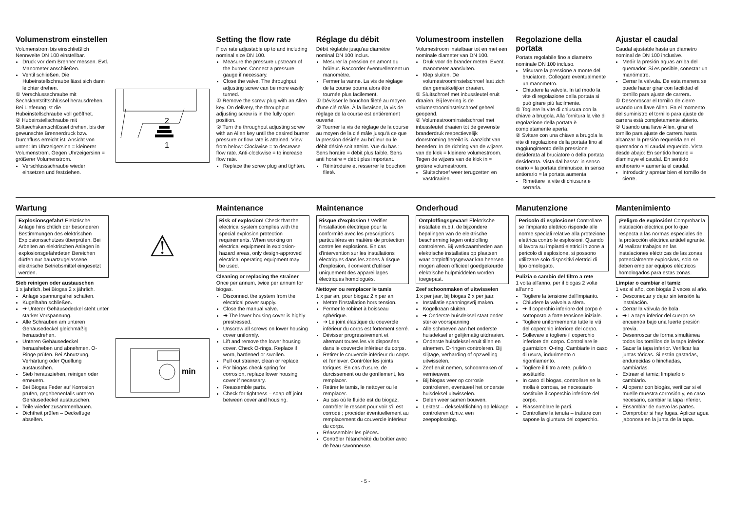Volumenstrom einstellen
Volumenstrom bis einschließlich Nennweite DN 100 einstellbar.
Druck vor dem Brenner messen. Evtl. Manometer anschließen.
Ventil schließen. Die Hubeinstellschraube lässt sich dann leichter drehen.
① Verschlussschraube mit Sechskantstiftschlüssel herausdrehen. Bei Lieferung ist die Hubeinstellschraube voll geöffnet.
② Hubeinstellschraube mit Stiftsechskantschlüssel drehen, bis der gewünschte Brennerdruck bzw. Durchfluss erreicht ist. Ansicht von unten: Im Uhrzeigersinn = kleinerer Volumenstrom. Gegen Uhrzeigersinn = größerer Volumenstrom.
Verschlussschraube wieder einsetzen und festziehen.
2
1
Setting the flow rate
Flow rate adjustable up to and including nominal size DN 100.
Measure the pressure upstream of the burner. Connect a pressure gauge if necessary.
Close the valve. The throughput adjusting screw can be more easily turned.
① Remove the screw plug with an Allen key. On delivery, the throughput adjusting screw is in the fully open position.
② Turn the throughput adjusting screw with an Allen key until the desired burner pressure or flow rate is attained. View from below: Clockwise = to decrease flow rate. Anti-clockwise = to increase flow rate.
Replace the screw plug and tighten.
Réglage du débit
Débit réglable jusqu'au diamètre nominal DN 100 inclus.
Mesurer la pression en amont du brûleur. Raccorder éventuellement un manomètre.
Fermer la vanne. La vis de réglage de la course pourra alors être tournée plus facilement.
① Dévisser le bouchon fileté au moyen d'une clé mâle. À la livraison, la vis de réglage de la course est entièrement ouverte.
② Tourner la vis de réglage de la course au moyen de la clé mâle jusqu'à ce que la pression désirée au brûleur ou le débit désiré soit atteint. Vue du bas : Sens horaire = débit plus faible. Sens anti horaire = débit plus important.
Réintroduire et resserrer le bouchon fileté.
Volumestroom instellen
Volumestroom instelbaar tot en met een nominale diameter van DN 100.
Druk voor de brander meten. Event. manometer aansluiten.
Klep sluiten. De volumestroominstelschroef laat zich dan gemakkelijker draaien.
① Sluitschroef met inbussleutel eruit draaien. Bij levering is de volumestroominstelschroef geheel geopend.
② Volumestroominstelschroef met inbussleutel draaien tot de gewenste branderdruk respectievelijk doorstroming bereikt is. Aanzicht van beneden: In de richting van de wijzers van de klok = kleinere volumestroom. Tegen de wijzers van de klok in = grotere volumestroom.
Sluitschroef weer terugzetten en vastdraaien.
Regolazione della portata
Portata regolabile fino a diametro nominale DN 100 incluso.
Misurare la pressione a monte del bruciatore. Collegare eventualmente un manometro.
Chiudere la valvola. In tal modo la vite di regolazione della portata si può girare più facilmente.
① Togliere la vite di chiusura con la chiave a brugola. Alla fornitura la vite di regolazione della portata è completamente aperta.
② Svitare con una chiave a brugola la vite di regolazione della portata fino al raggiungimento della pressione desiderata al bruciatore o della portata desiderata. Vista dal basso: in senso orario = la portata diminuisce, in senso antiorario = la portata aumenta.
Rimettere la vite di chiusura e serrarla.
Ajustar el caudal
Caudal ajustable hasta un diámetro nominal de DN 100 inclusive.
Medir la presión aguas arriba del quemador. Si es posible, conectar un manómetro.
Cerrar la válvula. De esta manera se puede hacer girar con facilidad el tornillo para ajuste de carrera.
① Desenroscar el tornillo de cierre usando una llave Allen. En el momento del suministro el tornillo para ajuste de carrera está completamente abierto.
② Usando una llave Allen, girar el tornillo para ajuste de carrera hasta alcanzar la presión requerida en el quemador o el caudal requerido. Vista desde abajo: En sentido horario = disminuye el caudal. En sentido antihorario = aumenta el caudal.
Introducir y apretar bien el tornillo de cierre.
Wartung
Explosionsgefahr! Elektrische Anlage hinsichtlich der besonderen Bestimmungen des elektrischen Explosionsschutzes überprüfen. Bei Arbeiten an elektrischen Anlagen in explosionsgefährdeten Bereichen dürfen nur bauartzugelassene elektrische Betriebsmittel eingesetzt werden.
Sieb reinigen oder austauschen
1 x jährlich, bei Biogas 2 x jährlich.
Anlage spannungsfrei schalten.
Kugelhahn schließen.
➔ Unterer Gehäusedeckel steht unter starker Vorspannung.
Alle Schrauben am unteren Gehäusedeckel gleichmäßig herausdrehen.
Unteren Gehäusedeckel herausheben und abnehmen. O-Ringe prüfen. Bei Abnutzung, Verhärtung oder Quellung austauschen.
Sieb herausziehen, reinigen oder erneuern.
Bei Biogas Feder auf Korrosion prüfen, gegebenenfalls unteren Gehäusedeckel austauschen.
Teile wieder zusammenbauen.
Dichtheit prüfen – Deckelfuge abseifen.
⚠
min
Maintenance
Risk of explosion! Check that the electrical system complies with the special explosion protection requirements. When working on electrical equipment in explosion-hazard areas, only design-approved electrical operating equipment may be used.
Cleaning or replacing the strainer
Once per annum, twice per annum for biogas.
Disconnect the system from the electrical power supply.
Close the manual valve.
➔ The lower housing cover is highly prestressed.
Unscrew all screws on lower housing cover uniformly.
Lift and remove the lower housing cover. Check O-rings. Replace if worn, hardened or swollen.
Pull out strainer, clean or replace.
For biogas check spring for corrosion, replace lower housing cover if necessary.
Reassemble parts.
Check for tightness – soap off joint between cover and housing.
Maintenance
Risque d'explosion ! Vérifier l'installation électrique pour la conformité avec les prescriptions particulières en matière de protection contre les explosions. En cas d'intervention sur les installations électriques dans les zones à risque d'explosion, il convient d'utiliser uniquement des appareillages électriques homologués.
Nettoyer ou remplacer le tamis
1 x par an, pour biogaz 2 x par an.
Mettre l'installation hors tension.
Fermer le robinet à boisseau sphérique.
➔ Le joint élastique du couvercle inférieur du corps est fortement serré.
Dévisser progressivement et alternant toutes les vis disposées dans le couvercle inférieur du corps.
Retirer le couvercle inférieur du corps et l'enlever. Contrôler les joints toriques. En cas d'usure, de durcissement ou de gonflement, les remplacer.
Retirer le tamis, le nettoyer ou le remplacer.
Au cas où le fluide est du biogaz, contrôler le ressort pour voir s'il est corrodé ; procéder éventuellement au remplacement du couvercle inférieur du corps.
Réassembler les pièces.
Contrôler l'étanchéité du boîtier avec de l'eau savonneuse.
Onderhoud
Ontploffingsgevaar! Elektrische installatie m.b.t. de bijzondere bepalingen van de elektrische bescherming tegen ontploffing controleren. Bij werkzaamheden aan elektrische installaties op plaatsen waar ontploffingsgevaar kan heersen mogen alleen officieel goedgekeurde elektrische hulpmiddelen worden toegepast.
Zeef schoonmaken of uitwisselen
1 x per jaar, bij biogas 2 x per jaar.
Installatie spanningsvrij maken.
Kogelkraan sluiten.
➔ Onderste huisdeksel staat onder sterke voorspanning.
Alle schroeven aan het onderste huisdeksel er gelijkmatig uitdraaien.
Onderste huisdeksel eruit tillen en afnemen. O-ringen controleren. Bij slijtage, verharding of opzwelling uitwisselen.
Zeef eruit nemen, schoonmaken of vernieuwen.
Bij biogas veer op corrosie controleren, eventueel het onderste huisdeksel uitwisselen.
Delen weer samen bouwen.
Lektest – dekselafdichting op lekkage controleren d.m.v. een zeepoplossing.
Manutenzione
Pericolo di esplosione! Controllare se l'impianto elettrico risponde alle norme speciali relative alla protezione elettrica contro le esplosioni. Quando si lavora su impianti elettrici in zone a pericolo di esplosione, si possono utilizzare solo dispositivi elettrici di tipo omologato.
Pulizia o cambio del filtro a rete
1 volta all'anno, per il biogas 2 volte all'anno
Togliere la tensione dall'impianto.
Chiudere la valvola a sfera.
➔ Il coperchio inferiore del corpo è sottoposto a forte tensione iniziale.
Togliere uniformemente tutte le viti del coperchio inferiore del corpo.
Sollevare e togliere il coperchio inferiore del corpo. Controllare le guarnizioni O-ring. Cambiarle in caso di usura, indurimento o rigonfiamento.
Togliere il filtro a rete, pulirlo o sostituirlo.
In caso di biogas, controllare se la molla è corrosa, se necessario sostituire il coperchio inferiore del corpo.
Riassemblare le parti.
Controllare la tenuta – trattare con sapone la giuntura del coperchio.
Mantenimiento
¡Peligro de explosión! Comprobar la instalación eléctrica por lo que respecta a las normas especiales de la protección eléctrica antideflagrante. Al realizar trabajos en las instalaciones eléctricas de las zonas potencialmente explosivas, solo se deben emplear equipos eléctricos homologados para estas zonas.
Limpiar o cambiar el tamiz
1 vez al año, con biogás 2 veces al año.
Desconectar y dejar sin tensión la instalación.
Cerrar la válvula de bola.
➔ La tapa inferior del cuerpo se encuentra bajo una fuerte presión previa.
Desenroscar de forma simultánea todos los tornillos de la tapa inferior.
Sacar la tapa inferior. Verificar las juntas tóricas. Si están gastadas, endurecidas o hinchadas, cambiarlas.
Extraer el tamiz; limpiarlo o cambiarlo.
Al operar con biogás, verificar si el muelle muestra corrosión y, en caso necesario, cambiar la tapa inferior.
Ensamblar de nuevo las partes.
Comprobar si hay fugas. Aplicar agua jabonosa en la junta de la tapa.
- 5 -